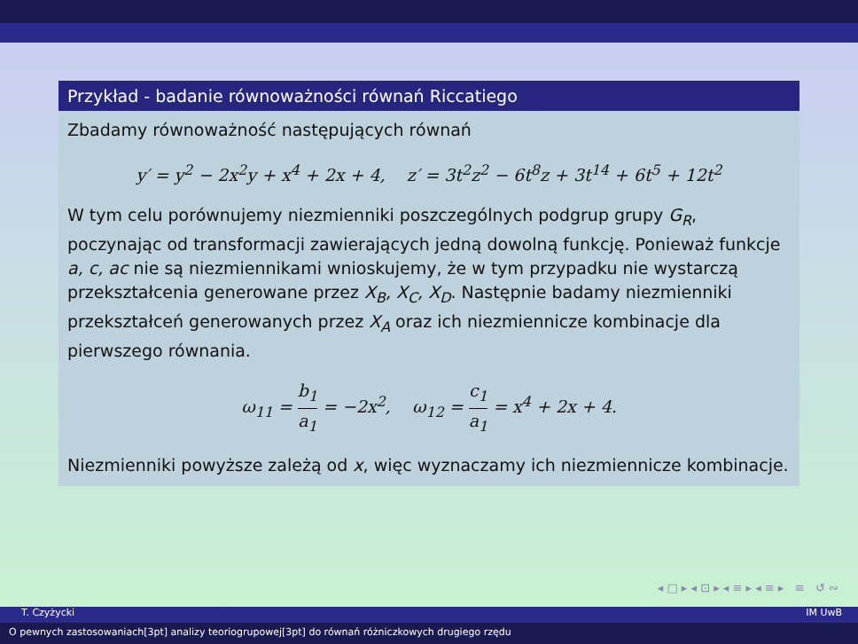Przykład - badanie równoważności równań Riccatiego
Zbadamy równoważność następujących równań
y′ = y<sup>2</sup> − 2x<sup>2</sup>y + x<sup>4</sup> + 2x + 4, z′ = 3t<sup>2</sup>z<sup>2</sup> − 6t<sup>8</sup>z + 3t<sup>14</sup> + 6t<sup>5</sup> + 12t<sup>2</sup>
W tym celu porównujemy niezmienniki poszczególnych podgrup grupy G<sub>R</sub>, poczynając od transformacji zawierających jedną dowolną funkcję. Ponieważ funkcje a, c, ac nie są niezmiennikami wnioskujemy, że w tym przypadku nie wystarczą przekształcenia generowane przez X<sub>B</sub>, X<sub>C</sub>, X<sub>D</sub>. Następnie badamy niezmienniki przekształceń generowanych przez X<sub>A</sub> oraz ich niezmiennicze kombinacje dla pierwszego równania.
ω<sub>11</sub> = b<sub>1</sub> a<sub>1</sub> = −2x<sup>2</sup>, ω<sub>12</sub> = c<sub>1</sub> a<sub>1</sub> = x<sup>4</sup> + 2x + 4.
Niezmienniki powyższe zależą od x, więc wyznaczamy ich niezmiennicze kombinacje.
◂ □ ▸ ◂ ⊡ ▸ ◂ ≡ ▸ ◂ ≡ ▸ ≡ ↺ ∾
T. Czyżycki IM UwB
O pewnych zastosowaniach[3pt] analizy teoriogrupowej[3pt] do równań różniczkowych drugiego rzędu